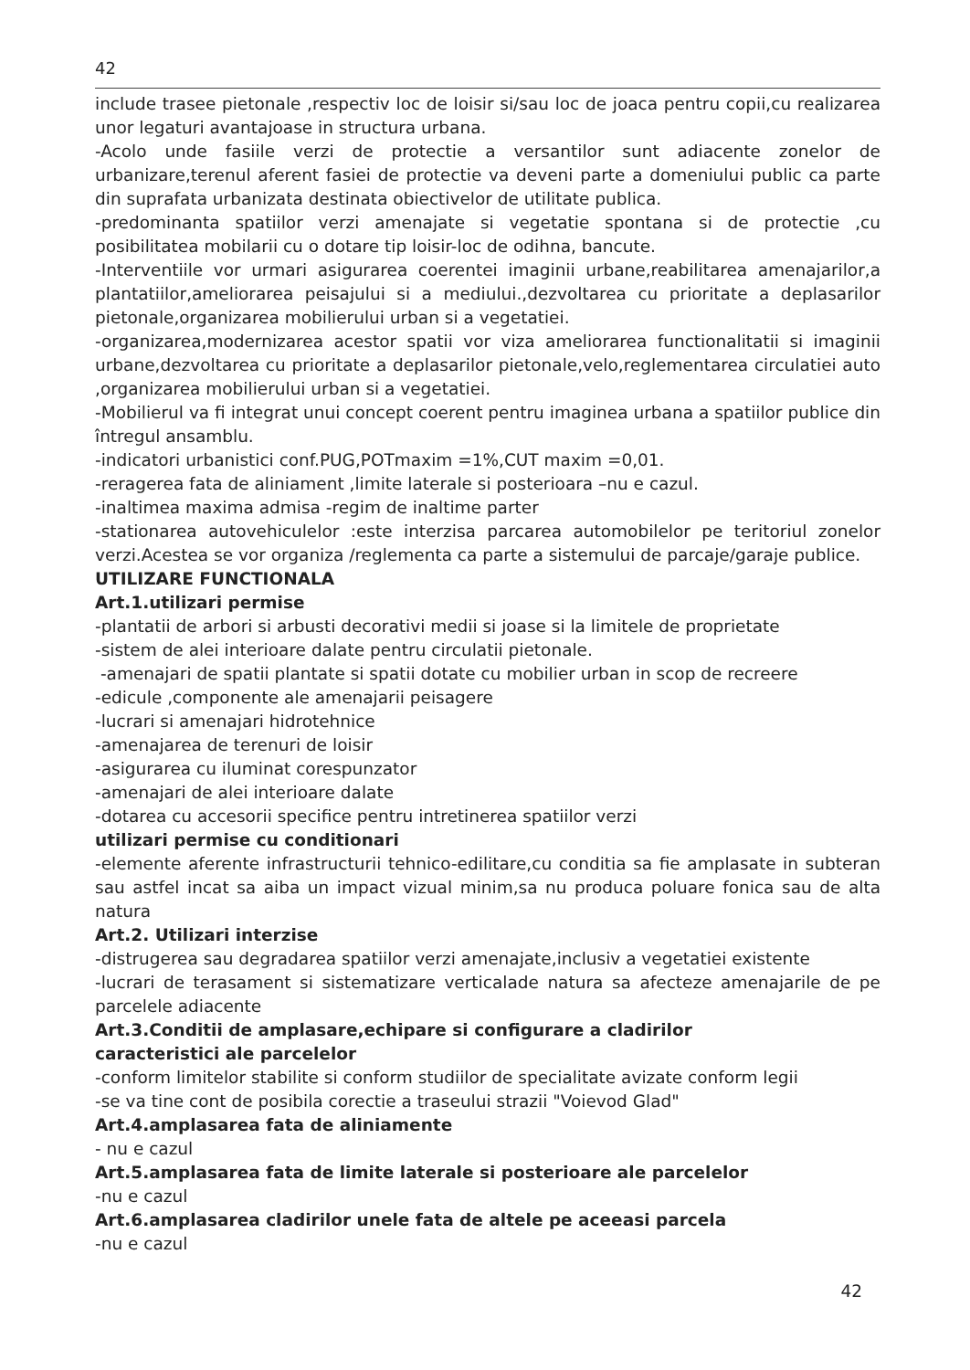42
include trasee pietonale ,respectiv loc de loisir si/sau loc de joaca pentru copii,cu realizarea unor legaturi avantajoase in structura urbana.
-Acolo unde fasiile verzi de protectie a versantilor sunt adiacente zonelor de urbanizare,terenul aferent fasiei de protectie va deveni parte a domeniului public ca parte din suprafata urbanizata destinata obiectivelor de utilitate publica.
-predominanta spatiilor verzi amenajate si vegetatie spontana si de protectie ,cu posibilitatea mobilarii cu o dotare tip loisir-loc de odihna, bancute.
-Interventiile vor urmari asigurarea coerentei imaginii urbane,reabilitarea amenajarilor,a plantatiilor,ameliorarea peisajului si a mediului.,dezvoltarea cu prioritate a deplasarilor pietonale,organizarea mobilierului urban si a vegetatiei.
-organizarea,modernizarea acestor spatii vor viza ameliorarea functionalitatii si imaginii urbane,dezvoltarea cu prioritate a deplasarilor pietonale,velo,reglementarea circulatiei auto ,organizarea mobilierului urban si a vegetatiei.
-Mobilierul va fi integrat unui concept coerent pentru imaginea urbana a spatiilor publice din întregul ansamblu.
-indicatori urbanistici conf.PUG,POTmaxim =1%,CUT maxim =0,01.
-reragerea fata de aliniament ,limite laterale si posterioara –nu e cazul.
-inaltimea maxima admisa -regim de inaltime parter
-stationarea autovehiculelor :este interzisa parcarea automobilelor pe teritoriul zonelor verzi.Acestea se vor organiza /reglementa ca parte a sistemului de parcaje/garaje publice.
UTILIZARE FUNCTIONALA
Art.1.utilizari permise
-plantatii de arbori si arbusti decorativi medii si joase si la limitele de proprietate
-sistem de alei interioare dalate pentru circulatii pietonale.
-amenajari de spatii plantate si spatii dotate cu mobilier urban in scop de recreere
-edicule ,componente ale amenajarii peisagere
-lucrari si amenajari hidrotehnice
-amenajarea de terenuri de loisir
-asigurarea cu iluminat corespunzator
-amenajari de alei interioare dalate
-dotarea cu accesorii specifice pentru intretinerea spatiilor verzi
utilizari permise cu conditionari
-elemente aferente infrastructurii tehnico-edilitare,cu conditia sa fie amplasate in subteran sau astfel incat sa aiba un impact vizual minim,sa nu produca poluare fonica sau de alta natura
Art.2. Utilizari interzise
-distrugerea sau degradarea spatiilor verzi amenajate,inclusiv a vegetatiei existente
-lucrari de terasament si sistematizare verticalade natura sa afecteze amenajarile de pe parcelele adiacente
Art.3.Conditii de amplasare,echipare si configurare a cladirilor
caracteristici ale parcelelor
-conform limitelor stabilite si conform studiilor de specialitate avizate conform legii
-se va tine cont de posibila corectie a traseului strazii "Voievod Glad"
Art.4.amplasarea fata de aliniamente
- nu e cazul
Art.5.amplasarea fata de limite laterale si posterioare ale parcelelor
-nu e cazul
Art.6.amplasarea cladirilor unele fata de altele pe aceeasi parcela
-nu e cazul
42